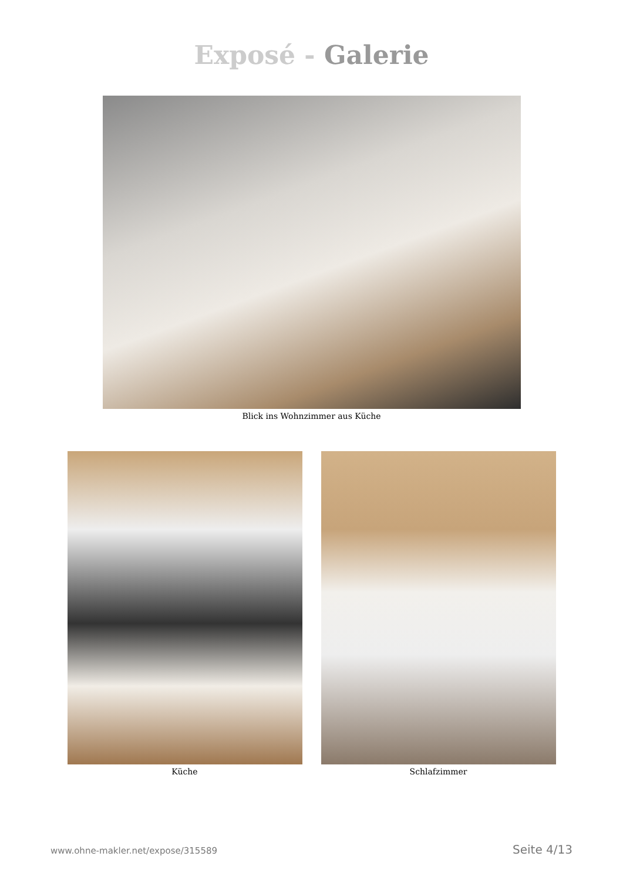Exposé - Galerie
Blick ins Wohnzimmer aus Küche
Küche Schlafzimmer
www.ohne-makler.net/expose/315589 Seite 4/13